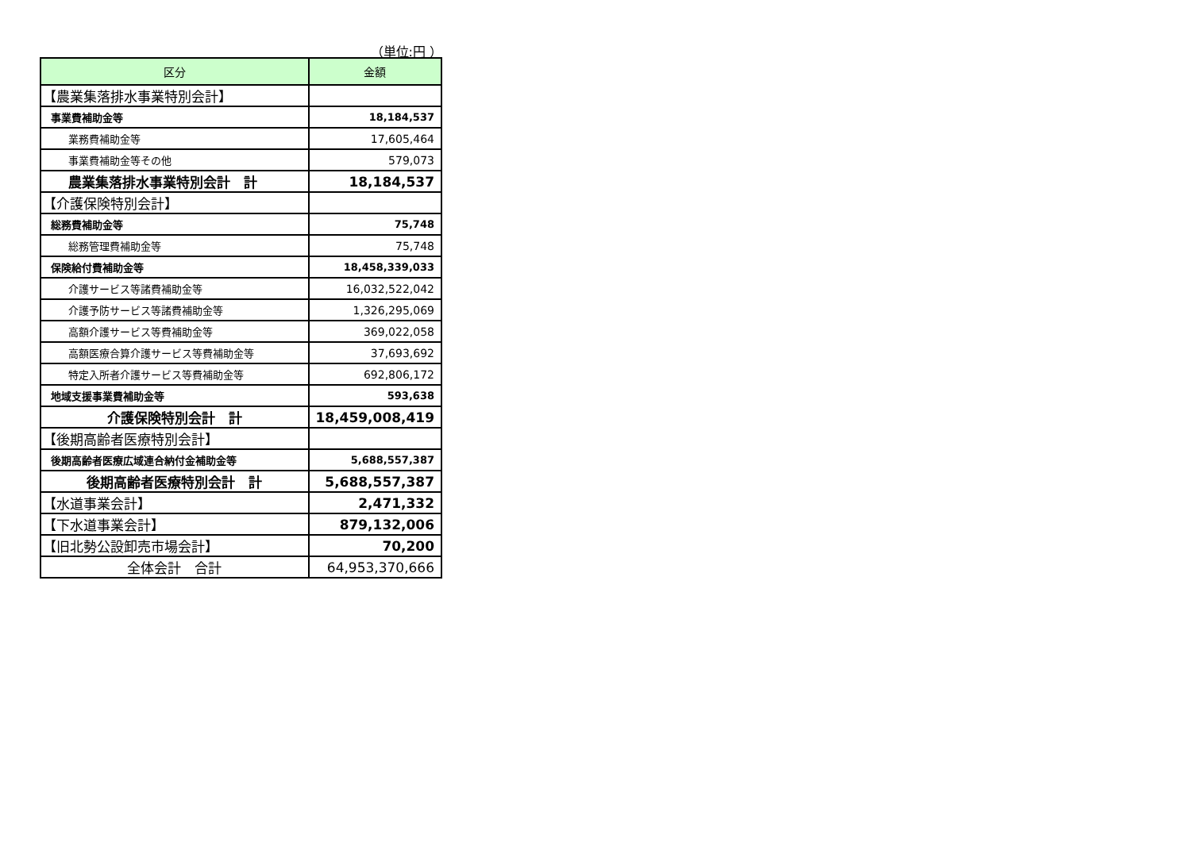（単位:円 ）
| 区分 | 金額 |
| --- | --- |
| 【農業集落排水事業特別会計】 | |
| 事業費補助金等 | 18,184,537 |
| 業務費補助金等 | 17,605,464 |
| 事業費補助金等その他 | 579,073 |
| 農業集落排水事業特別会計 計 | 18,184,537 |
| 【介護保険特別会計】 | |
| 総務費補助金等 | 75,748 |
| 総務管理費補助金等 | 75,748 |
| 保険給付費補助金等 | 18,458,339,033 |
| 介護サービス等諸費補助金等 | 16,032,522,042 |
| 介護予防サービス等諸費補助金等 | 1,326,295,069 |
| 高額介護サービス等費補助金等 | 369,022,058 |
| 高額医療合算介護サービス等費補助金等 | 37,693,692 |
| 特定入所者介護サービス等費補助金等 | 692,806,172 |
| 地域支援事業費補助金等 | 593,638 |
| 介護保険特別会計 計 | 18,459,008,419 |
| 【後期高齢者医療特別会計】 | |
| 後期高齢者医療広域連合納付金補助金等 | 5,688,557,387 |
| 後期高齢者医療特別会計 計 | 5,688,557,387 |
| 【水道事業会計】 | 2,471,332 |
| 【下水道事業会計】 | 879,132,006 |
| 【旧北勢公設卸売市場会計】 | 70,200 |
| 全体会計 合計 | 64,953,370,666 |